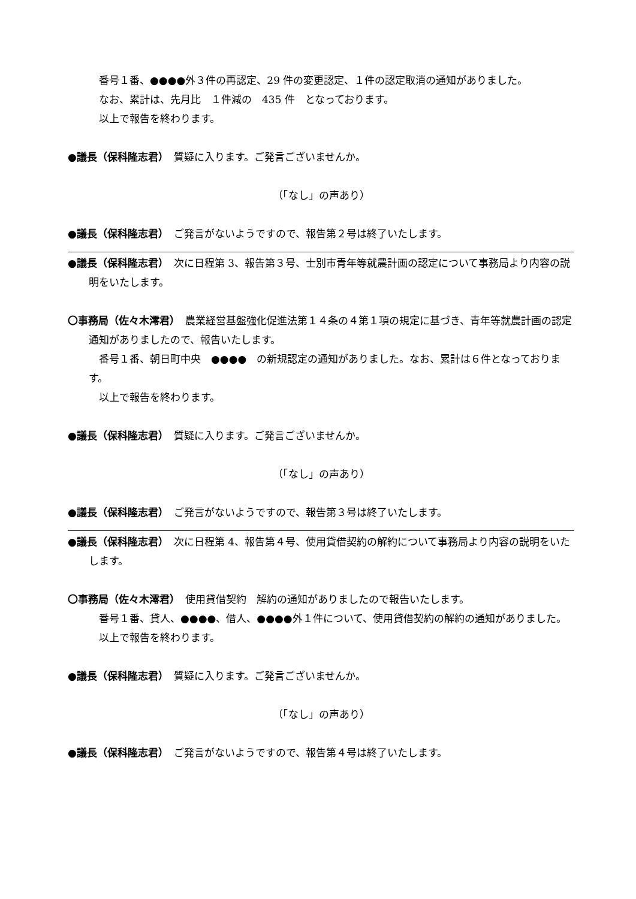番号１番、●●●●外３件の再認定、29 件の変更認定、１件の認定取消の通知がありました。
なお、累計は、先月比　１件減の　435 件　となっております。
以上で報告を終わります。
●議長（保科隆志君）　質疑に入ります。ご発言ございませんか。
（「なし」の声あり）
●議長（保科隆志君）　ご発言がないようですので、報告第２号は終了いたします。
●議長（保科隆志君）　次に日程第 3、報告第３号、士別市青年等就農計画の認定について事務局より内容の説明をいたします。
〇事務局（佐々木澪君）　農業経営基盤強化促進法第１４条の４第１項の規定に基づき、青年等就農計画の認定通知がありましたので、報告いたします。
番号１番、朝日町中央　●●●●　の新規認定の通知がありました。なお、累計は６件となっております。
以上で報告を終わります。
●議長（保科隆志君）　質疑に入ります。ご発言ございませんか。
（「なし」の声あり）
●議長（保科隆志君）　ご発言がないようですので、報告第３号は終了いたします。
●議長（保科隆志君）　次に日程第 4、報告第４号、使用貸借契約の解約について事務局より内容の説明をいたします。
〇事務局（佐々木澪君）　使用貸借契約　解約の通知がありましたので報告いたします。
番号１番、貸人、●●●●、借人、●●●●外１件について、使用貸借契約の解約の通知がありました。
以上で報告を終わります。
●議長（保科隆志君）　質疑に入ります。ご発言ございませんか。
（「なし」の声あり）
●議長（保科隆志君）　ご発言がないようですので、報告第４号は終了いたします。